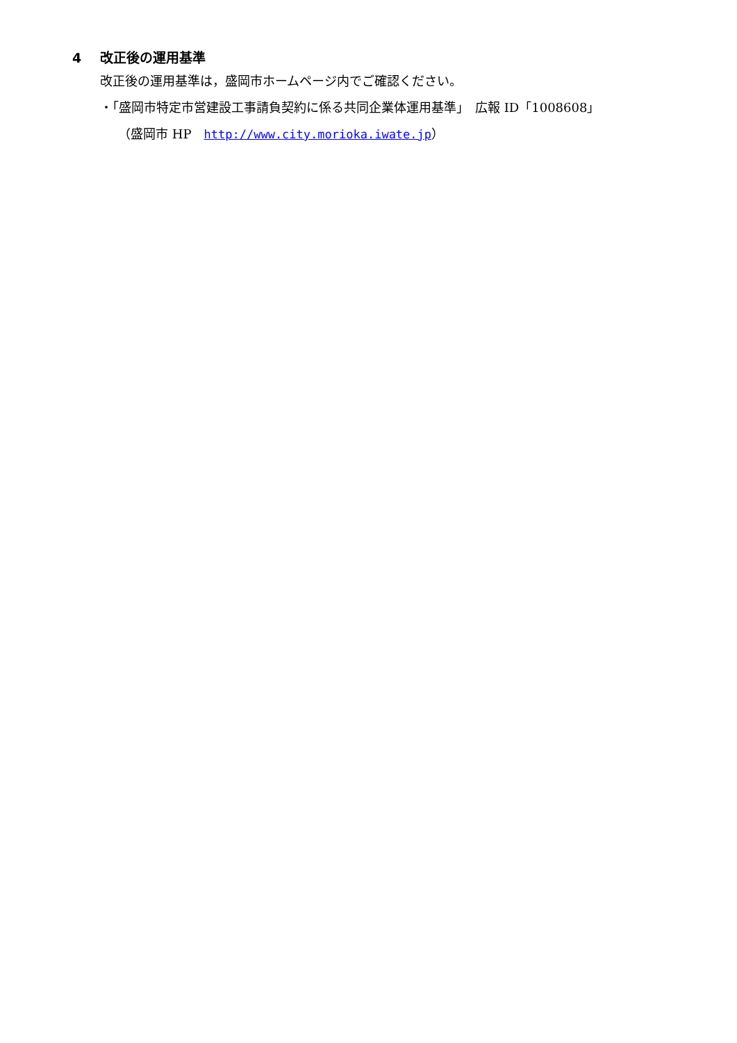4 改正後の運用基準
改正後の運用基準は，盛岡市ホームページ内でご確認ください。
・「盛岡市特定市営建設工事請負契約に係る共同企業体運用基準」　広報 ID「1008608」
（盛岡市 HP　http://www.city.morioka.iwate.jp）